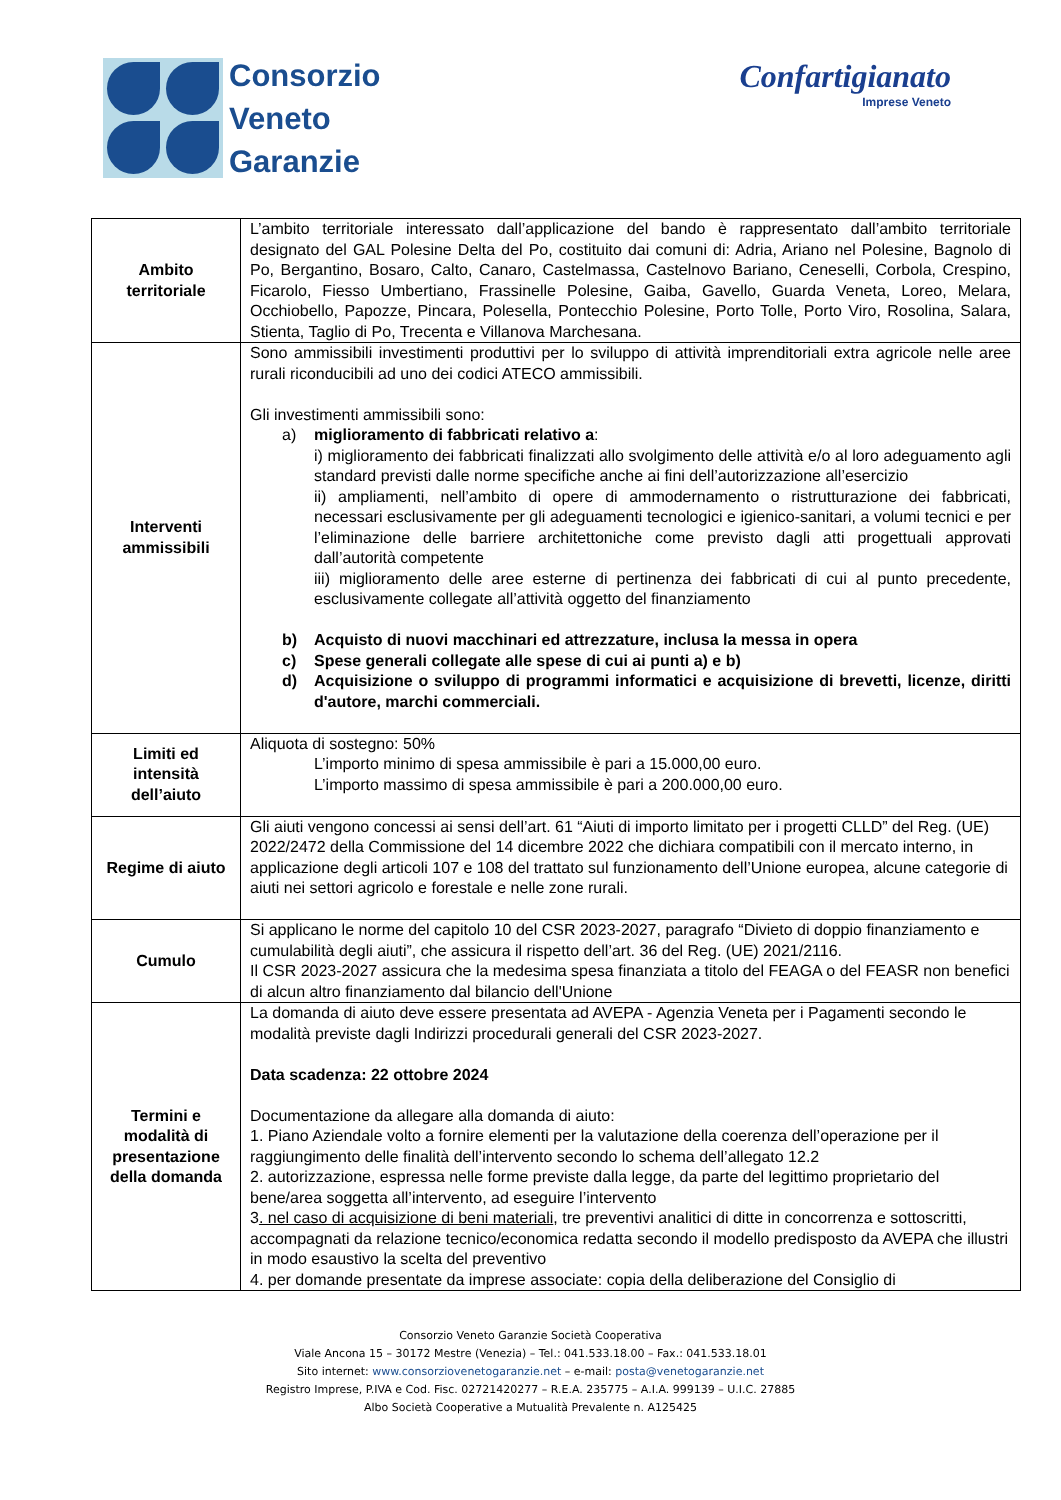Consorzio
Veneto
Garanzie
Confartigianato
Imprese Veneto
| Ambito territoriale | L’ambito territoriale interessato dall’applicazione del bando è rappresentato dall’ambito territoriale designato del GAL Polesine Delta del Po, costituito dai comuni di: Adria, Ariano nel Polesine, Bagnolo di Po, Bergantino, Bosaro, Calto, Canaro, Castelmassa, Castelnovo Bariano, Ceneselli, Corbola, Crespino, Ficarolo, Fiesso Umbertiano, Frassinelle Polesine, Gaiba, Gavello, Guarda Veneta, Loreo, Melara, Occhiobello, Papozze, Pincara, Polesella, Pontecchio Polesine, Porto Tolle, Porto Viro, Rosolina, Salara, Stienta, Taglio di Po, Trecenta e Villanova Marchesana. |
| Interventi ammissibili | Sono ammissibili investimenti produttivi per lo sviluppo di attività imprenditoriali extra agricole nelle aree rurali riconducibili ad uno dei codici ATECO ammissibili. Gli investimenti ammissibili sono: a) miglioramento di fabbricati relativo a : i) miglioramento dei fabbricati finalizzati allo svolgimento delle attività e/o al loro adeguamento agli standard previsti dalle norme specifiche anche ai fini dell’autorizzazione all’esercizio ii) ampliamenti, nell’ambito di opere di ammodernamento o ristrutturazione dei fabbricati, necessari esclusivamente per gli adeguamenti tecnologici e igienico-sanitari, a volumi tecnici e per l’eliminazione delle barriere architettoniche come previsto dagli atti progettuali approvati dall’autorità competente iii) miglioramento delle aree esterne di pertinenza dei fabbricati di cui al punto precedente, esclusivamente collegate all’attività oggetto del finanziamento b) Acquisto di nuovi macchinari ed attrezzature, inclusa la messa in opera c) Spese generali collegate alle spese di cui ai punti a) e b) d) Acquisizione o sviluppo di programmi informatici e acquisizione di brevetti, licenze, diritti d'autore, marchi commerciali. |
| Limiti ed intensità dell’aiuto | Aliquota di sostegno: 50% L’importo minimo di spesa ammissibile è pari a 15.000,00 euro. L’importo massimo di spesa ammissibile è pari a 200.000,00 euro. |
| Regime di aiuto | Gli aiuti vengono concessi ai sensi dell’art. 61 “Aiuti di importo limitato per i progetti CLLD” del Reg. (UE) 2022/2472 della Commissione del 14 dicembre 2022 che dichiara compatibili con il mercato interno, in applicazione degli articoli 107 e 108 del trattato sul funzionamento dell’Unione europea, alcune categorie di aiuti nei settori agricolo e forestale e nelle zone rurali. |
| Cumulo | Si applicano le norme del capitolo 10 del CSR 2023-2027, paragrafo “Divieto di doppio finanziamento e cumulabilità degli aiuti”, che assicura il rispetto dell’art. 36 del Reg. (UE) 2021/2116. Il CSR 2023-2027 assicura che la medesima spesa finanziata a titolo del FEAGA o del FEASR non benefici di alcun altro finanziamento dal bilancio dell'Unione |
| Termini e modalità di presentazione della domanda | La domanda di aiuto deve essere presentata ad AVEPA - Agenzia Veneta per i Pagamenti secondo le modalità previste dagli Indirizzi procedurali generali del CSR 2023-2027. Data scadenza: 22 ottobre 2024 Documentazione da allegare alla domanda di aiuto: 1. Piano Aziendale volto a fornire elementi per la valutazione della coerenza dell’operazione per il raggiungimento delle finalità dell’intervento secondo lo schema dell’allegato 12.2 2. autorizzazione, espressa nelle forme previste dalla legge, da parte del legittimo proprietario del bene/area soggetta all’intervento, ad eseguire l’intervento 3 . nel caso di acquisizione di beni materiali , tre preventivi analitici di ditte in concorrenza e sottoscritti, accompagnati da relazione tecnico/economica redatta secondo il modello predisposto da AVEPA che illustri in modo esaustivo la scelta del preventivo 4. per domande presentate da imprese associate: copia della deliberazione del Consiglio di |
Consorzio Veneto Garanzie Società Cooperativa
Viale Ancona 15 – 30172 Mestre (Venezia) – Tel.: 041.533.18.00 – Fax.: 041.533.18.01
Sito internet: www.consorziovenetogaranzie.net – e-mail: posta@venetogaranzie.net
Registro Imprese, P.IVA e Cod. Fisc. 02721420277 – R.E.A. 235775 – A.I.A. 999139 – U.I.C. 27885
Albo Società Cooperative a Mutualità Prevalente n. A125425